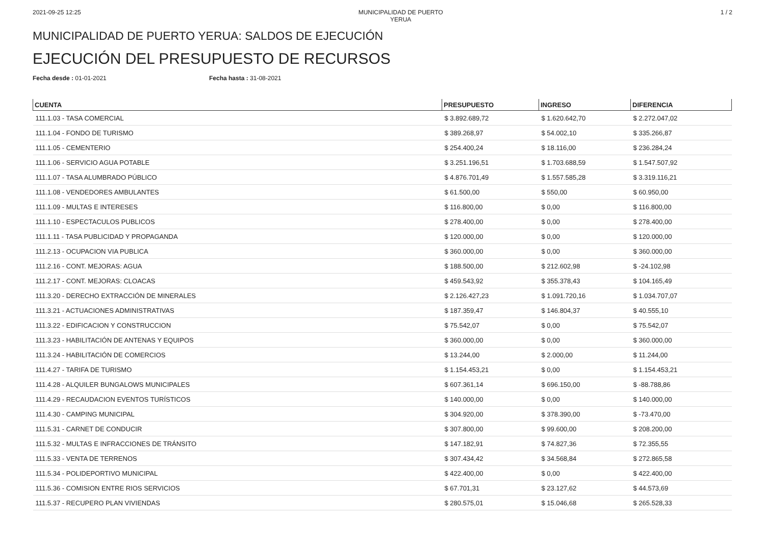2021-09-25 12:25 MUNICIPALIDAD DE PUERTO YERUA 1 / 2
MUNICIPALIDAD DE PUERTO YERUA: SALDOS DE EJECUCIÓN
EJECUCIÓN DEL PRESUPUESTO DE RECURSOS
Fecha desde : 01-01-2021 Fecha hasta : 31-08-2021
| CUENTA | PRESUPUESTO | INGRESO | DIFERENCIA |
| --- | --- | --- | --- |
| 111.1.03 - TASA COMERCIAL | $ 3.892.689,72 | $ 1.620.642,70 | $ 2.272.047,02 |
| 111.1.04 - FONDO DE TURISMO | $ 389.268,97 | $ 54.002,10 | $ 335.266,87 |
| 111.1.05 - CEMENTERIO | $ 254.400,24 | $ 18.116,00 | $ 236.284,24 |
| 111.1.06 - SERVICIO AGUA POTABLE | $ 3.251.196,51 | $ 1.703.688,59 | $ 1.547.507,92 |
| 111.1.07 - TASA ALUMBRADO PÚBLICO | $ 4.876.701,49 | $ 1.557.585,28 | $ 3.319.116,21 |
| 111.1.08 - VENDEDORES AMBULANTES | $ 61.500,00 | $ 550,00 | $ 60.950,00 |
| 111.1.09 - MULTAS E INTERESES | $ 116.800,00 | $ 0,00 | $ 116.800,00 |
| 111.1.10 - ESPECTACULOS PUBLICOS | $ 278.400,00 | $ 0,00 | $ 278.400,00 |
| 111.1.11 - TASA PUBLICIDAD Y PROPAGANDA | $ 120.000,00 | $ 0,00 | $ 120.000,00 |
| 111.2.13 - OCUPACION VIA PUBLICA | $ 360.000,00 | $ 0,00 | $ 360.000,00 |
| 111.2.16 - CONT. MEJORAS: AGUA | $ 188.500,00 | $ 212.602,98 | $ -24.102,98 |
| 111.2.17 - CONT. MEJORAS: CLOACAS | $ 459.543,92 | $ 355.378,43 | $ 104.165,49 |
| 111.3.20 - DERECHO EXTRACCIÓN DE MINERALES | $ 2.126.427,23 | $ 1.091.720,16 | $ 1.034.707,07 |
| 111.3.21 - ACTUACIONES ADMINISTRATIVAS | $ 187.359,47 | $ 146.804,37 | $ 40.555,10 |
| 111.3.22 - EDIFICACION Y CONSTRUCCION | $ 75.542,07 | $ 0,00 | $ 75.542,07 |
| 111.3.23 - HABILITACIÓN DE ANTENAS Y EQUIPOS | $ 360.000,00 | $ 0,00 | $ 360.000,00 |
| 111.3.24 - HABILITACIÓN DE COMERCIOS | $ 13.244,00 | $ 2.000,00 | $ 11.244,00 |
| 111.4.27 - TARIFA DE TURISMO | $ 1.154.453,21 | $ 0,00 | $ 1.154.453,21 |
| 111.4.28 - ALQUILER BUNGALOWS MUNICIPALES | $ 607.361,14 | $ 696.150,00 | $ -88.788,86 |
| 111.4.29 - RECAUDACION EVENTOS TURÍSTICOS | $ 140.000,00 | $ 0,00 | $ 140.000,00 |
| 111.4.30 - CAMPING MUNICIPAL | $ 304.920,00 | $ 378.390,00 | $ -73.470,00 |
| 111.5.31 - CARNET DE CONDUCIR | $ 307.800,00 | $ 99.600,00 | $ 208.200,00 |
| 111.5.32 - MULTAS E INFRACCIONES DE TRÁNSITO | $ 147.182,91 | $ 74.827,36 | $ 72.355,55 |
| 111.5.33 - VENTA DE TERRENOS | $ 307.434,42 | $ 34.568,84 | $ 272.865,58 |
| 111.5.34 - POLIDEPORTIVO MUNICIPAL | $ 422.400,00 | $ 0,00 | $ 422.400,00 |
| 111.5.36 - COMISION ENTRE RIOS SERVICIOS | $ 67.701,31 | $ 23.127,62 | $ 44.573,69 |
| 111.5.37 - RECUPERO PLAN VIVIENDAS | $ 280.575,01 | $ 15.046,68 | $ 265.528,33 |